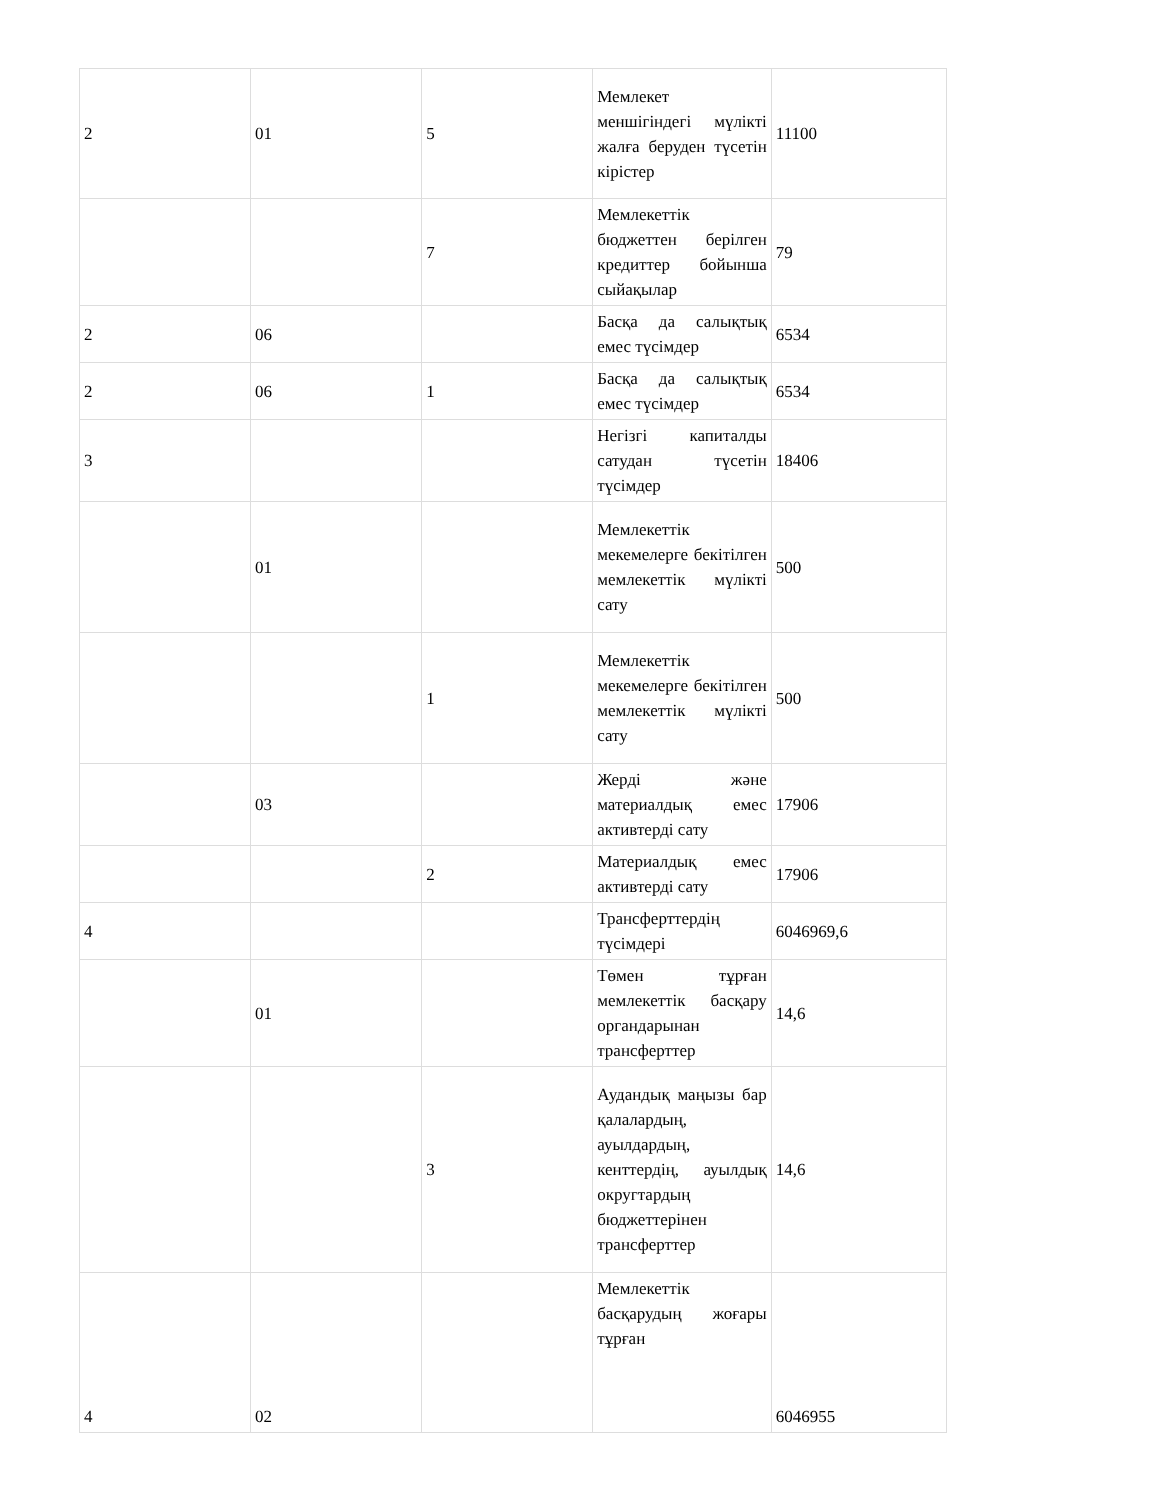| 2 | 01 | 5 | Мемлекет меншігіндегі мүлікті жалға беруден түсетін кірістер | 11100 |
| | | 7 | Мемлекеттік бюджеттен берілген кредиттер бойынша сыйақылар | 79 |
| 2 | 06 | | Басқа да салықтық емес түсімдер | 6534 |
| 2 | 06 | 1 | Басқа да салықтық емес түсімдер | 6534 |
| 3 | | | Негізгі капиталды сатудан түсетін түсімдер | 18406 |
| | 01 | | Мемлекеттік мекемелерге бекітілген мемлекеттік мүлікті сату | 500 |
| | | 1 | Мемлекеттік мекемелерге бекітілген мемлекеттік мүлікті сату | 500 |
| | 03 | | Жерді және материалдық емес активтерді сату | 17906 |
| | | 2 | Материалдық емес активтерді сату | 17906 |
| 4 | | | Трансферттердің түсімдері | 6046969,6 |
| | 01 | | Төмен тұрған мемлекеттік басқару органдарынан трансферттер | 14,6 |
| | | 3 | Аудандық маңызы бар қалалардың, ауылдардың, кенттердің, ауылдық округтардың бюджеттерінен трансферттер | 14,6 |
| 4 | 02 | | Мемлекеттік басқарудың жоғары тұрған | 6046955 |